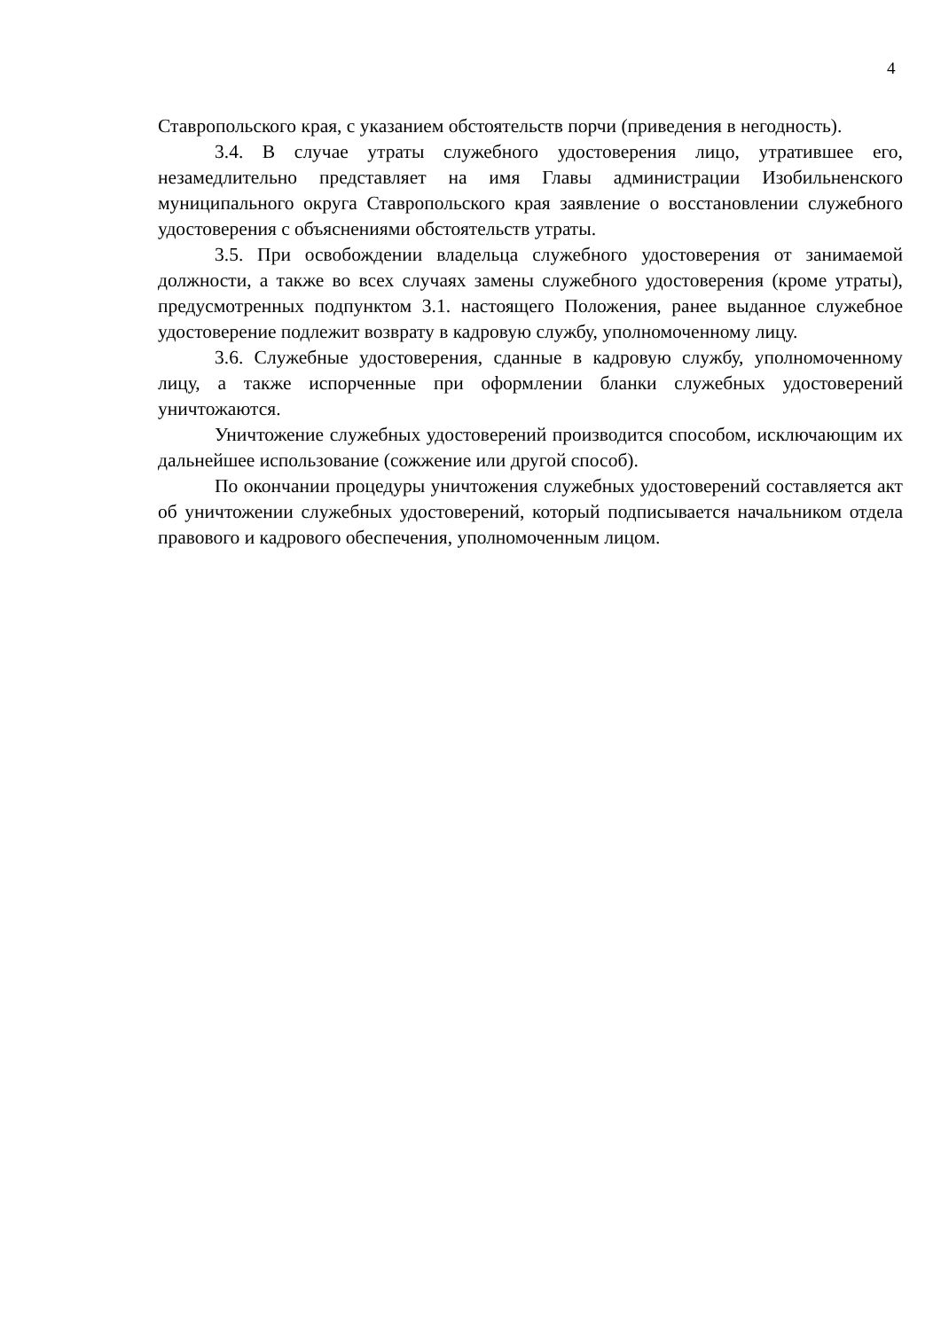4
Ставропольского края, с указанием обстоятельств порчи (приведения в негодность).
3.4. В случае утраты служебного удостоверения лицо, утратившее его, незамедлительно представляет на имя Главы администрации Изобильненского муниципального округа Ставропольского края заявление о восстановлении служебного удостоверения с объяснениями обстоятельств утраты.
3.5. При освобождении владельца служебного удостоверения от занимаемой должности, а также во всех случаях замены служебного удостоверения (кроме утраты), предусмотренных подпунктом 3.1. настоящего Положения, ранее выданное служебное удостоверение подлежит возврату в кадровую службу, уполномоченному лицу.
3.6. Служебные удостоверения, сданные в кадровую службу, уполномоченному лицу, а также испорченные при оформлении бланки служебных удостоверений уничтожаются.
Уничтожение служебных удостоверений производится способом, исключающим их дальнейшее использование (сожжение или другой способ).
По окончании процедуры уничтожения служебных удостоверений составляется акт об уничтожении служебных удостоверений, который подписывается начальником отдела правового и кадрового обеспечения, уполномоченным лицом.